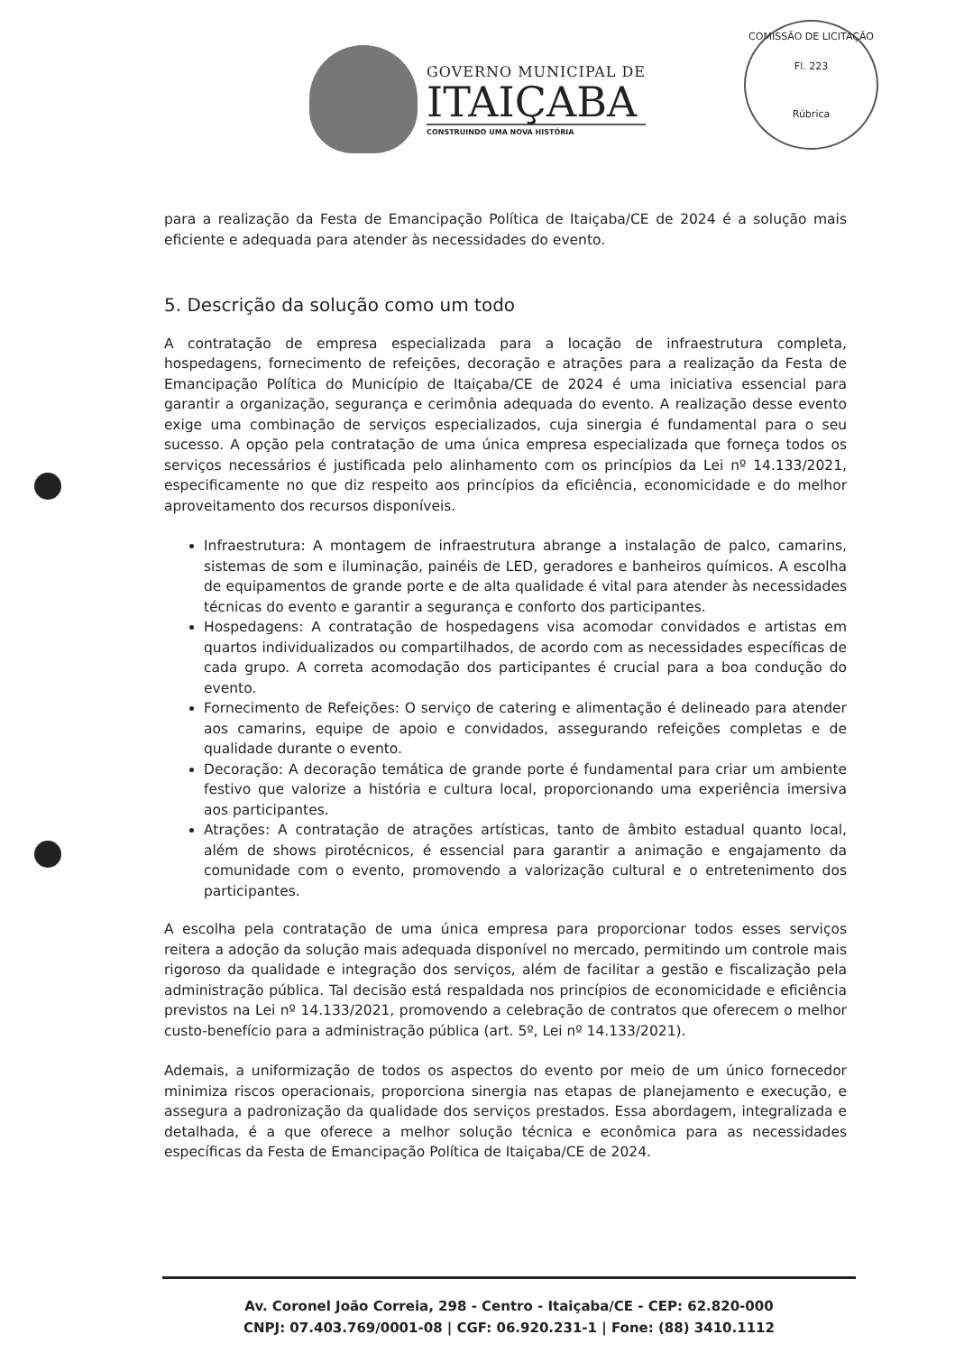GOVERNO MUNICIPAL DE
ITAIÇABA
CONSTRUINDO UMA NOVA HISTÓRIA
COMISSÃO DE LICITAÇÃO
Fl. 223
Rúbrica
para a realização da Festa de Emancipação Política de Itaiçaba/CE de 2024 é a solução mais eficiente e adequada para atender às necessidades do evento.
5. Descrição da solução como um todo
A contratação de empresa especializada para a locação de infraestrutura completa, hospedagens, fornecimento de refeições, decoração e atrações para a realização da Festa de Emancipação Política do Município de Itaiçaba/CE de 2024 é uma iniciativa essencial para garantir a organização, segurança e cerimônia adequada do evento. A realização desse evento exige uma combinação de serviços especializados, cuja sinergia é fundamental para o seu sucesso. A opção pela contratação de uma única empresa especializada que forneça todos os serviços necessários é justificada pelo alinhamento com os princípios da Lei nº 14.133/2021, especificamente no que diz respeito aos princípios da eficiência, economicidade e do melhor aproveitamento dos recursos disponíveis.
Infraestrutura: A montagem de infraestrutura abrange a instalação de palco, camarins, sistemas de som e iluminação, painéis de LED, geradores e banheiros químicos. A escolha de equipamentos de grande porte e de alta qualidade é vital para atender às necessidades técnicas do evento e garantir a segurança e conforto dos participantes.
Hospedagens: A contratação de hospedagens visa acomodar convidados e artistas em quartos individualizados ou compartilhados, de acordo com as necessidades específicas de cada grupo. A correta acomodação dos participantes é crucial para a boa condução do evento.
Fornecimento de Refeições: O serviço de catering e alimentação é delineado para atender aos camarins, equipe de apoio e convidados, assegurando refeições completas e de qualidade durante o evento.
Decoração: A decoração temática de grande porte é fundamental para criar um ambiente festivo que valorize a história e cultura local, proporcionando uma experiência imersiva aos participantes.
Atrações: A contratação de atrações artísticas, tanto de âmbito estadual quanto local, além de shows pirotécnicos, é essencial para garantir a animação e engajamento da comunidade com o evento, promovendo a valorização cultural e o entretenimento dos participantes.
A escolha pela contratação de uma única empresa para proporcionar todos esses serviços reitera a adoção da solução mais adequada disponível no mercado, permitindo um controle mais rigoroso da qualidade e integração dos serviços, além de facilitar a gestão e fiscalização pela administração pública. Tal decisão está respaldada nos princípios de economicidade e eficiência previstos na Lei nº 14.133/2021, promovendo a celebração de contratos que oferecem o melhor custo-benefício para a administração pública (art. 5º, Lei nº 14.133/2021).
Ademais, a uniformização de todos os aspectos do evento por meio de um único fornecedor minimiza riscos operacionais, proporciona sinergia nas etapas de planejamento e execução, e assegura a padronização da qualidade dos serviços prestados. Essa abordagem, integralizada e detalhada, é a que oferece a melhor solução técnica e econômica para as necessidades específicas da Festa de Emancipação Política de Itaiçaba/CE de 2024.
Av. Coronel João Correia, 298 - Centro - Itaiçaba/CE - CEP: 62.820-000
CNPJ: 07.403.769/0001-08 | CGF: 06.920.231-1 | Fone: (88) 3410.1112